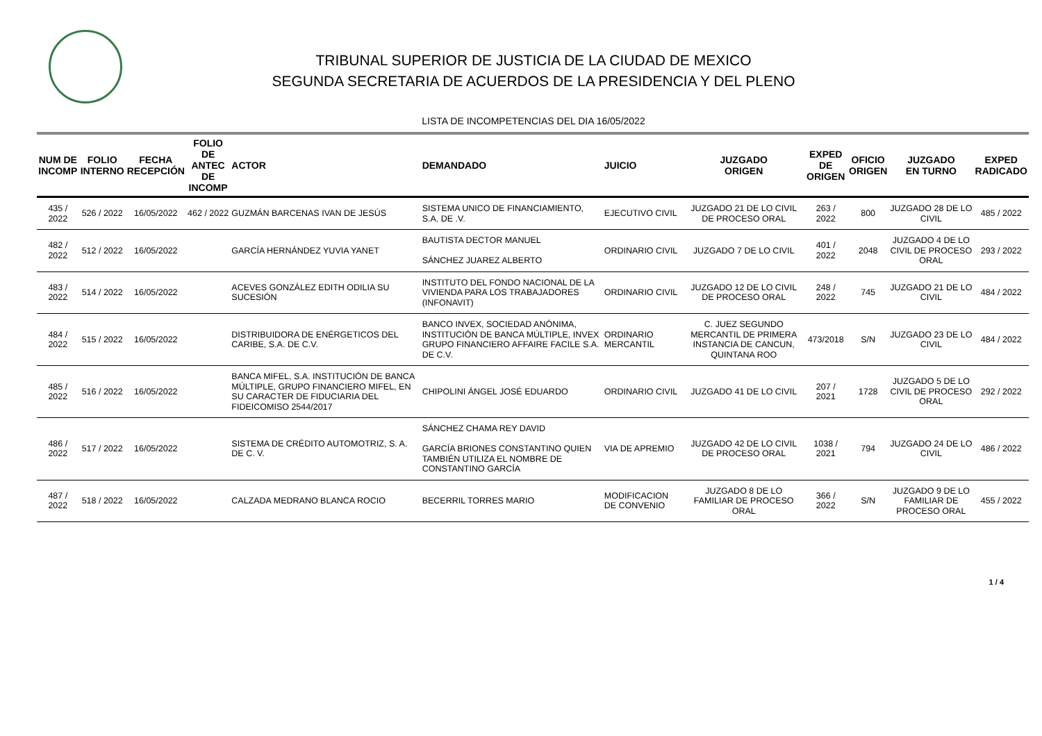TRIBUNAL SUPERIOR DE JUSTICIA DE LA CIUDAD DE MEXICO
SEGUNDA SECRETARIA DE ACUERDOS DE LA PRESIDENCIA Y DEL PLENO
LISTA DE INCOMPETENCIAS DEL DIA 16/05/2022
| NUM DE INCOMP | FOLIO INTERNO | FECHA RECEPCIÓN | FOLIO DE ANTEC DE INCOMP | ACTOR | DEMANDADO | JUICIO | JUZGADO ORIGEN | EXPED DE ORIGEN | OFICIO ORIGEN | JUZGADO EN TURNO | EXPED RADICADO |
| --- | --- | --- | --- | --- | --- | --- | --- | --- | --- | --- | --- |
| 435 / 2022 | 526 / 2022 | 16/05/2022 | 462 / 2022 | GUZMÁN BARCENAS IVAN DE JESÚS | SISTEMA UNICO DE FINANCIAMIENTO, S.A. DE .V. | EJECUTIVO CIVIL | JUZGADO 21 DE LO CIVIL DE PROCESO ORAL | 263 / 2022 | 800 | JUZGADO 28 DE LO CIVIL | 485 / 2022 |
| 482 / 2022 | 512 / 2022 | 16/05/2022 | | GARCÍA HERNÁNDEZ YUVIA YANET | BAUTISTA DECTOR MANUEL SÁNCHEZ JUAREZ ALBERTO | ORDINARIO CIVIL | JUZGADO 7 DE LO CIVIL | 401 / 2022 | 2048 | JUZGADO 4 DE LO CIVIL DE PROCESO ORAL | 293 / 2022 |
| 483 / 2022 | 514 / 2022 | 16/05/2022 | | ACEVES GONZÁLEZ EDITH ODILIA SU SUCESIÓN | INSTITUTO DEL FONDO NACIONAL DE LA VIVIENDA PARA LOS TRABAJADORES (INFONAVIT) | ORDINARIO CIVIL | JUZGADO 12 DE LO CIVIL DE PROCESO ORAL | 248 / 2022 | 745 | JUZGADO 21 DE LO CIVIL | 484 / 2022 |
| 484 / 2022 | 515 / 2022 | 16/05/2022 | | DISTRIBUIDORA DE ENÉRGETICOS DEL CARIBE, S.A. DE C.V. | BANCO INVEX, SOCIEDAD ANÓNIMA, INSTITUCIÓN DE BANCA MÚLTIPLE, INVEX GRUPO FINANCIERO AFFAIRE FACILE S.A. DE C.V. | ORDINARIO MERCANTIL | C. JUEZ SEGUNDO MERCANTIL DE PRIMERA INSTANCIA DE CANCUN, QUINTANA ROO | 473/2018 | S/N | JUZGADO 23 DE LO CIVIL | 484 / 2022 |
| 485 / 2022 | 516 / 2022 | 16/05/2022 | | BANCA MIFEL, S.A. INSTITUCIÓN DE BANCA MÚLTIPLE, GRUPO FINANCIERO MIFEL, EN SU CARACTER DE FIDUCIARIA DEL FIDEICOMISO 2544/2017 | CHIPOLINI ÁNGEL JOSÉ EDUARDO | ORDINARIO CIVIL | JUZGADO 41 DE LO CIVIL | 207 / 2021 | 1728 | JUZGADO 5 DE LO CIVIL DE PROCESO ORAL | 292 / 2022 |
| 486 / 2022 | 517 / 2022 | 16/05/2022 | | SISTEMA DE CRÉDITO AUTOMOTRIZ, S. A. DE C. V. | SÁNCHEZ CHAMA REY DAVID GARCÍA BRIONES CONSTANTINO QUIEN TAMBIÉN UTILIZA EL NOMBRE DE CONSTANTINO GARCÍA | VIA DE APREMIO | JUZGADO 42 DE LO CIVIL DE PROCESO ORAL | 1038 / 2021 | 794 | JUZGADO 24 DE LO CIVIL | 486 / 2022 |
| 487 / 2022 | 518 / 2022 | 16/05/2022 | | CALZADA MEDRANO BLANCA ROCIO | BECERRIL TORRES MARIO | MODIFICACION DE CONVENIO | JUZGADO 8 DE LO FAMILIAR DE PROCESO ORAL | 366 / 2022 | S/N | JUZGADO 9 DE LO FAMILIAR DE PROCESO ORAL | 455 / 2022 |
1 / 4